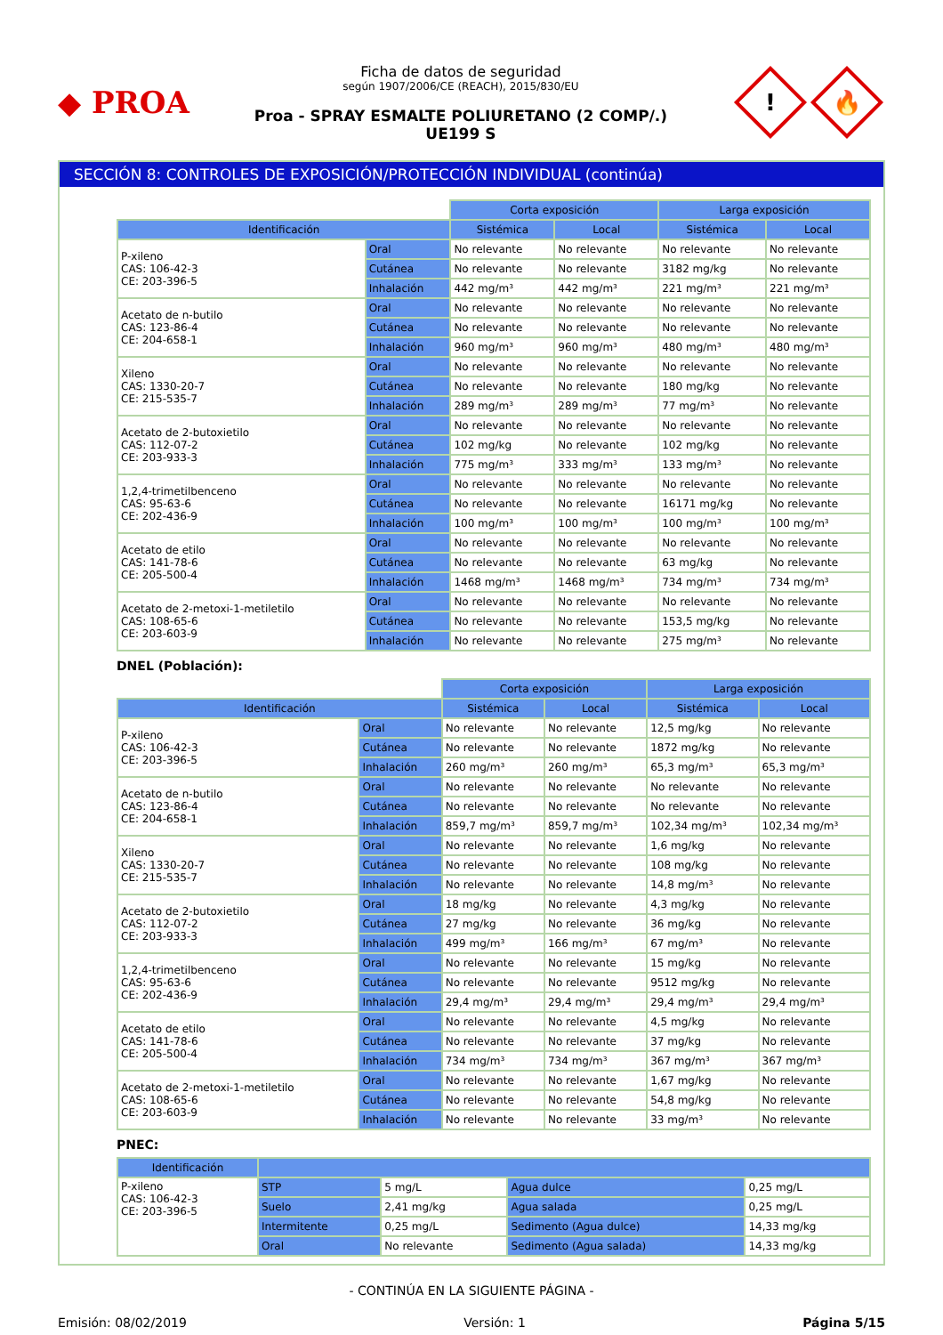◆ PROA
Ficha de datos de seguridad
según 1907/2006/CE (REACH), 2015/830/EU
Proa - SPRAY ESMALTE POLIURETANO (2 COMP/.)
UE199 S
!
🔥
SECCIÓN 8: CONTROLES DE EXPOSICIÓN/PROTECCIÓN INDIVIDUAL (continúa)
| | | Corta exposición | | Larga exposición | |
| --- | --- | --- | --- | --- | --- |
| Identificación | | Sistémica | Local | Sistémica | Local |
| P-xileno CAS: 106-42-3 CE: 203-396-5 | Oral | No relevante | No relevante | No relevante | No relevante |
| | Cutánea | No relevante | No relevante | 3182 mg/kg | No relevante |
| | Inhalación | 442 mg/m³ | 442 mg/m³ | 221 mg/m³ | 221 mg/m³ |
| Acetato de n-butilo CAS: 123-86-4 CE: 204-658-1 | Oral | No relevante | No relevante | No relevante | No relevante |
| | Cutánea | No relevante | No relevante | No relevante | No relevante |
| | Inhalación | 960 mg/m³ | 960 mg/m³ | 480 mg/m³ | 480 mg/m³ |
| Xileno CAS: 1330-20-7 CE: 215-535-7 | Oral | No relevante | No relevante | No relevante | No relevante |
| | Cutánea | No relevante | No relevante | 180 mg/kg | No relevante |
| | Inhalación | 289 mg/m³ | 289 mg/m³ | 77 mg/m³ | No relevante |
| Acetato de 2-butoxietilo CAS: 112-07-2 CE: 203-933-3 | Oral | No relevante | No relevante | No relevante | No relevante |
| | Cutánea | 102 mg/kg | No relevante | 102 mg/kg | No relevante |
| | Inhalación | 775 mg/m³ | 333 mg/m³ | 133 mg/m³ | No relevante |
| 1,2,4-trimetilbenceno CAS: 95-63-6 CE: 202-436-9 | Oral | No relevante | No relevante | No relevante | No relevante |
| | Cutánea | No relevante | No relevante | 16171 mg/kg | No relevante |
| | Inhalación | 100 mg/m³ | 100 mg/m³ | 100 mg/m³ | 100 mg/m³ |
| Acetato de etilo CAS: 141-78-6 CE: 205-500-4 | Oral | No relevante | No relevante | No relevante | No relevante |
| | Cutánea | No relevante | No relevante | 63 mg/kg | No relevante |
| | Inhalación | 1468 mg/m³ | 1468 mg/m³ | 734 mg/m³ | 734 mg/m³ |
| Acetato de 2-metoxi-1-metiletilo CAS: 108-65-6 CE: 203-603-9 | Oral | No relevante | No relevante | No relevante | No relevante |
| | Cutánea | No relevante | No relevante | 153,5 mg/kg | No relevante |
| | Inhalación | No relevante | No relevante | 275 mg/m³ | No relevante |
DNEL (Población):
| | | Corta exposición | | Larga exposición | |
| --- | --- | --- | --- | --- | --- |
| Identificación | | Sistémica | Local | Sistémica | Local |
| P-xileno CAS: 106-42-3 CE: 203-396-5 | Oral | No relevante | No relevante | 12,5 mg/kg | No relevante |
| | Cutánea | No relevante | No relevante | 1872 mg/kg | No relevante |
| | Inhalación | 260 mg/m³ | 260 mg/m³ | 65,3 mg/m³ | 65,3 mg/m³ |
| Acetato de n-butilo CAS: 123-86-4 CE: 204-658-1 | Oral | No relevante | No relevante | No relevante | No relevante |
| | Cutánea | No relevante | No relevante | No relevante | No relevante |
| | Inhalación | 859,7 mg/m³ | 859,7 mg/m³ | 102,34 mg/m³ | 102,34 mg/m³ |
| Xileno CAS: 1330-20-7 CE: 215-535-7 | Oral | No relevante | No relevante | 1,6 mg/kg | No relevante |
| | Cutánea | No relevante | No relevante | 108 mg/kg | No relevante |
| | Inhalación | No relevante | No relevante | 14,8 mg/m³ | No relevante |
| Acetato de 2-butoxietilo CAS: 112-07-2 CE: 203-933-3 | Oral | 18 mg/kg | No relevante | 4,3 mg/kg | No relevante |
| | Cutánea | 27 mg/kg | No relevante | 36 mg/kg | No relevante |
| | Inhalación | 499 mg/m³ | 166 mg/m³ | 67 mg/m³ | No relevante |
| 1,2,4-trimetilbenceno CAS: 95-63-6 CE: 202-436-9 | Oral | No relevante | No relevante | 15 mg/kg | No relevante |
| | Cutánea | No relevante | No relevante | 9512 mg/kg | No relevante |
| | Inhalación | 29,4 mg/m³ | 29,4 mg/m³ | 29,4 mg/m³ | 29,4 mg/m³ |
| Acetato de etilo CAS: 141-78-6 CE: 205-500-4 | Oral | No relevante | No relevante | 4,5 mg/kg | No relevante |
| | Cutánea | No relevante | No relevante | 37 mg/kg | No relevante |
| | Inhalación | 734 mg/m³ | 734 mg/m³ | 367 mg/m³ | 367 mg/m³ |
| Acetato de 2-metoxi-1-metiletilo CAS: 108-65-6 CE: 203-603-9 | Oral | No relevante | No relevante | 1,67 mg/kg | No relevante |
| | Cutánea | No relevante | No relevante | 54,8 mg/kg | No relevante |
| | Inhalación | No relevante | No relevante | 33 mg/m³ | No relevante |
PNEC:
| Identificación | | | | |
| --- | --- | --- | --- | --- |
| P-xileno CAS: 106-42-3 CE: 203-396-5 | STP | 5 mg/L | Agua dulce | 0,25 mg/L |
| | Suelo | 2,41 mg/kg | Agua salada | 0,25 mg/L |
| | Intermitente | 0,25 mg/L | Sedimento (Agua dulce) | 14,33 mg/kg |
| | Oral | No relevante | Sedimento (Agua salada) | 14,33 mg/kg |
- CONTINÚA EN LA SIGUIENTE PÁGINA -
Emisión: 08/02/2019 Versión: 1 Página 5/15